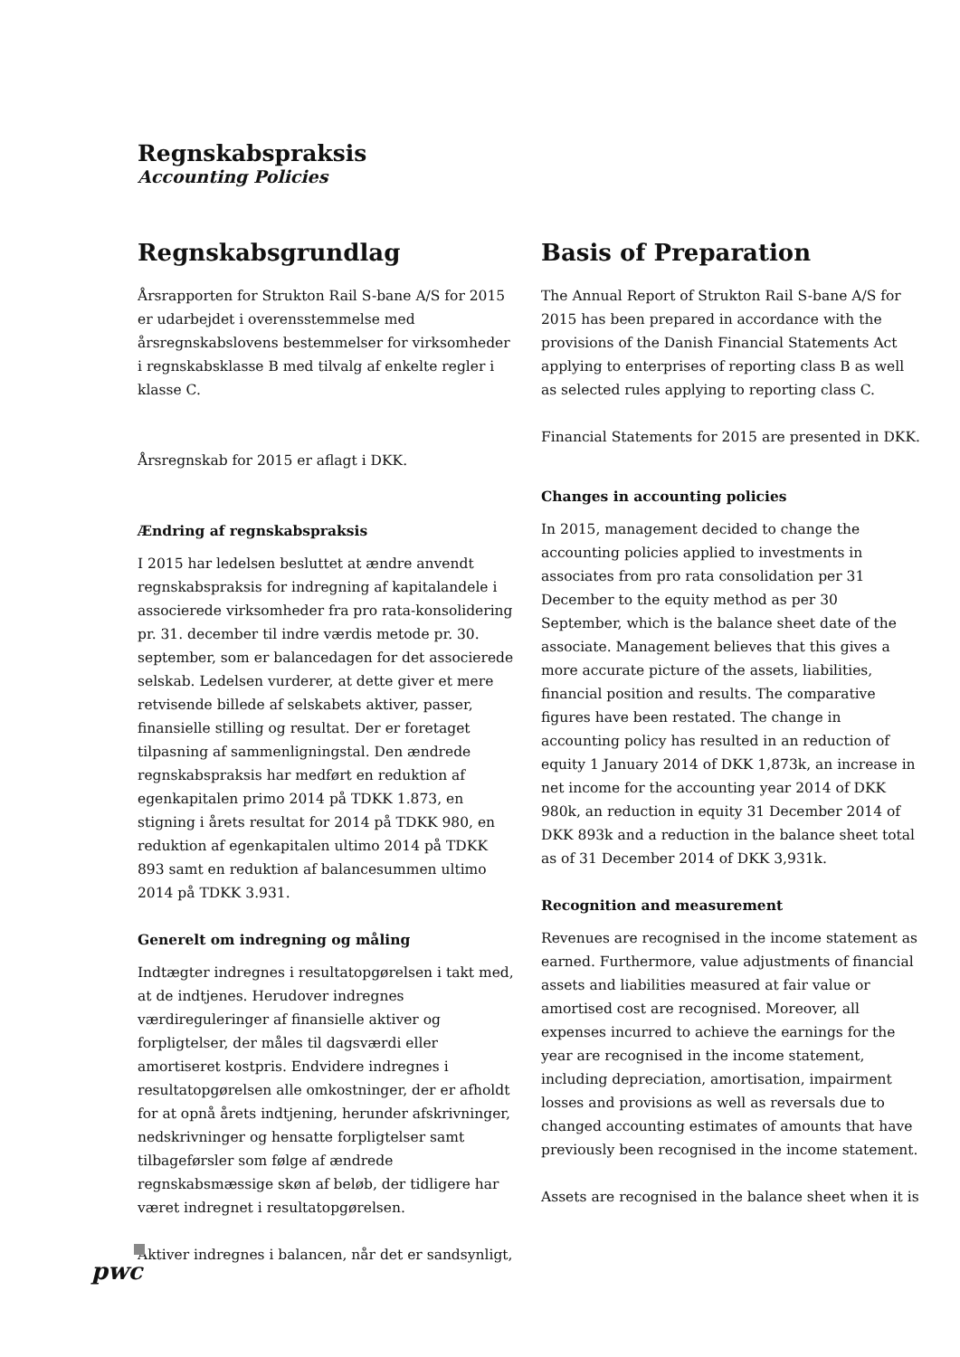Regnskabspraksis
Accounting Policies
Regnskabsgrundlag
Årsrapporten for Strukton Rail S-bane A/S for 2015 er udarbejdet i overensstemmelse med årsregnskabslovens bestemmelser for virksomheder i regnskabsklasse B med tilvalg af enkelte regler i klasse C.
Årsregnskab for 2015 er aflagt i DKK.
Ændring af regnskabspraksis
I 2015 har ledelsen besluttet at ændre anvendt regnskabspraksis for indregning af kapitalandele i associerede virksomheder fra pro rata-konsolidering pr. 31. december til indre værdis metode pr. 30. september, som er balancedagen for det associerede selskab. Ledelsen vurderer, at dette giver et mere retvisende billede af selskabets aktiver, passer, finansielle stilling og resultat. Der er foretaget tilpasning af sammenligningstal. Den ændrede regnskabspraksis har medført en reduktion af egenkapitalen primo 2014 på TDKK 1.873, en stigning i årets resultat for 2014 på TDKK 980, en reduktion af egenkapitalen ultimo 2014 på TDKK 893 samt en reduktion af balancesummen ultimo 2014 på TDKK 3.931.
Generelt om indregning og måling
Indtægter indregnes i resultatopgørelsen i takt med, at de indtjenes. Herudover indregnes værdireguleringer af finansielle aktiver og forpligtelser, der måles til dagsværdi eller amortiseret kostpris. Endvidere indregnes i resultatopgørelsen alle omkostninger, der er afholdt for at opnå årets indtjening, herunder afskrivninger, nedskrivninger og hensatte forpligtelser samt tilbageførsler som følge af ændrede regnskabsmæssige skøn af beløb, der tidligere har været indregnet i resultatopgørelsen.
Aktiver indregnes i balancen, når det er sandsynligt,
Basis of Preparation
The Annual Report of Strukton Rail S-bane A/S for 2015 has been prepared in accordance with the provisions of the Danish Financial Statements Act applying to enterprises of reporting class B as well as selected rules applying to reporting class C.
Financial Statements for 2015 are presented in DKK.
Changes in accounting policies
In 2015, management decided to change the accounting policies applied to investments in associates from pro rata consolidation per 31 December to the equity method as per 30 September, which is the balance sheet date of the associate. Management believes that this gives a more accurate picture of the assets, liabilities, financial position and results. The comparative figures have been restated. The change in accounting policy has resulted in an reduction of equity 1 January 2014 of DKK 1,873k, an increase in net income for the accounting year 2014 of DKK 980k, an reduction in equity 31 December 2014 of DKK 893k and a reduction in the balance sheet total as of 31 December 2014 of DKK 3,931k.
Recognition and measurement
Revenues are recognised in the income statement as earned. Furthermore, value adjustments of financial assets and liabilities measured at fair value or amortised cost are recognised. Moreover, all expenses incurred to achieve the earnings for the year are recognised in the income statement, including depreciation, amortisation, impairment losses and provisions as well as reversals due to changed accounting estimates of amounts that have previously been recognised in the income statement.
Assets are recognised in the balance sheet when it is
pwc